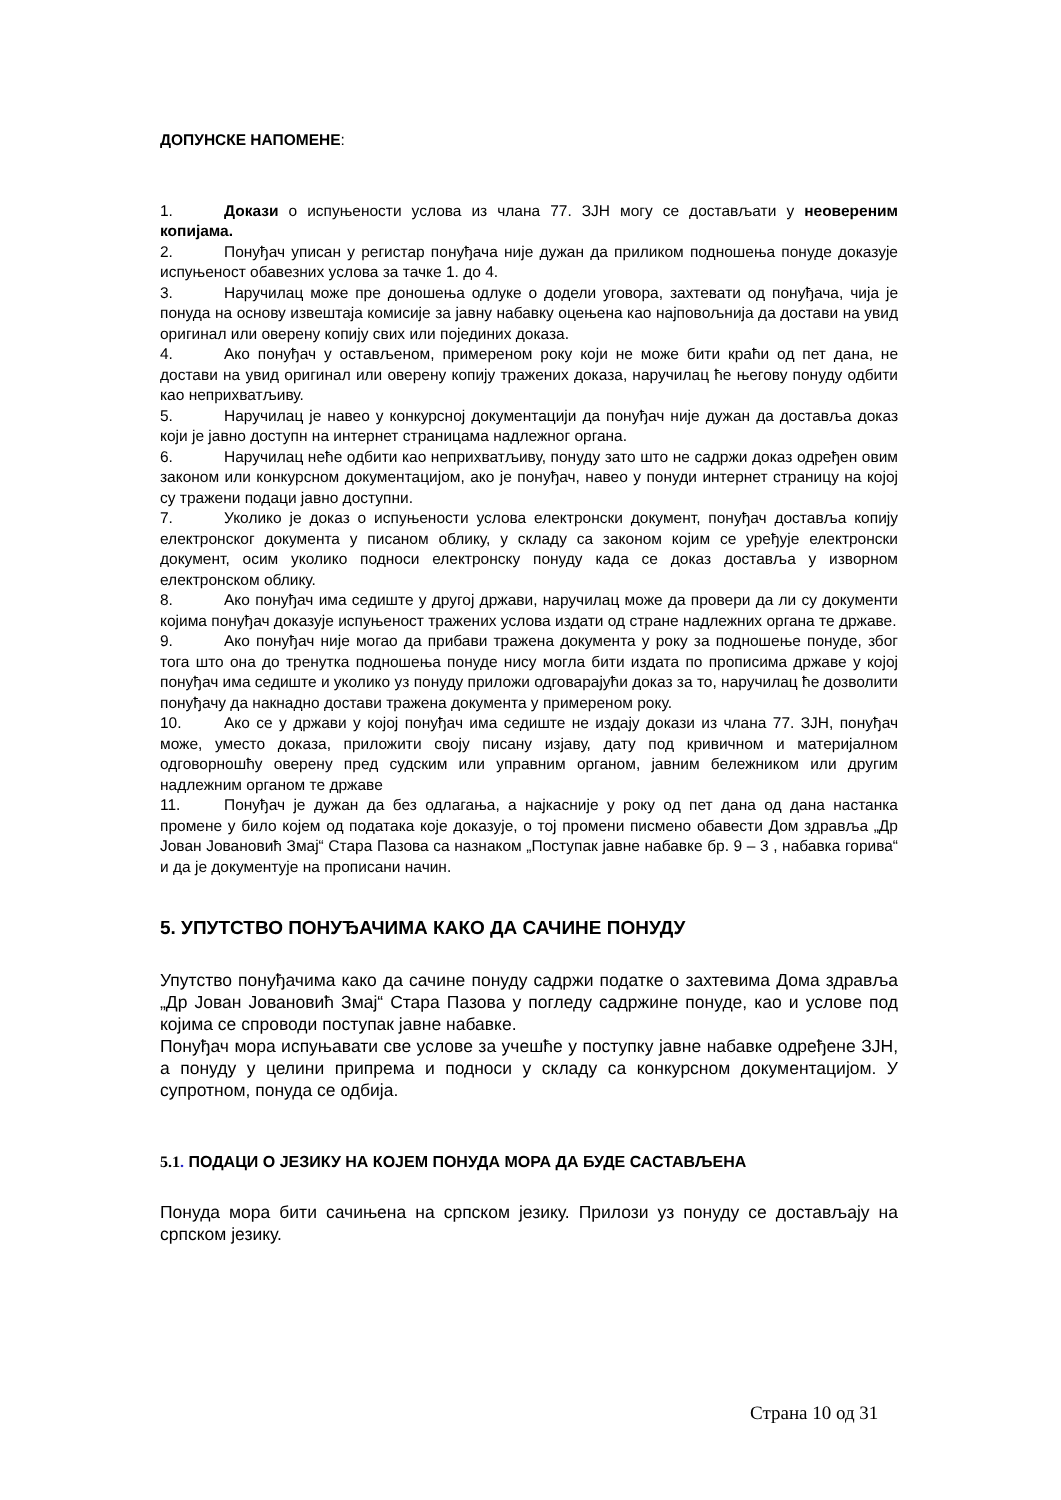ДОПУНСКЕ НАПОМЕНЕ:
1. Докази о испуњености услова из члана 77. ЗЈН могу се достављати у неовереним копијама.
2. Понуђач уписан у регистар понуђача није дужан да приликом подношења понуде доказује испуњеност обавезних услова за тачке 1. до 4.
3. Наручилац може пре доношења одлуке о додели уговора, захтевати од понуђача, чија је понуда на основу извештаја комисије за јавну набавку оцењена као најповољнија да достави на увид оригинал или оверену копију свих или појединих доказа.
4. Ако понуђач у остављеном, примереном року који не може бити краћи од пет дана, не достави на увид оригинал или оверену копију тражених доказа, наручилац ће његову понуду одбити као неприхватљиву.
5. Наручилац је навео у конкурсној документацији да понуђач није дужан да доставља доказ који је јавно доступн на интернет страницама надлежног органа.
6. Наручилац неће одбити као неприхватљиву, понуду зато што не садржи доказ одређен овим законом или конкурсном документацијом, ако је понуђач, навео у понуди интернет страницу на којој су тражени подаци јавно доступни.
7. Уколико је доказ о испуњености услова електронски документ, понуђач доставља копију електронског документа у писаном облику, у складу са законом којим се уређује електронски документ, осим уколико подноси електронску понуду када се доказ доставља у изворном електронском облику.
8. Ако понуђач има седиште у другој држави, наручилац може да провери да ли су документи којима понуђач доказује испуњеност тражених услова издати од стране надлежних органа те државе.
9. Ако понуђач није могао да прибави тражена документа у року за подношење понуде, због тога што она до тренутка подношења понуде нису могла бити издата по прописима државе у којој понуђач има седиште и уколико уз понуду приложи одговарајући доказ за то, наручилац ће дозволити понуђачу да накнадно достави тражена документа у примереном року.
10. Ако се у држави у којој понуђач има седиште не издају докази из члана 77. ЗЈН, понуђач може, уместо доказа, приложити своју писану изјаву, дату под кривичном и материјалном одговорношћу оверену пред судским или управним органом, јавним бележником или другим надлежним органом те државе
11. Понуђач је дужан да без одлагања, а најкасније у року од пет дана од дана настанка промене у било којем од података које доказује, о тој промени писмено обавести Дом здравља „Др Јован Јовановић Змај“ Стара Пазова са назнаком „Поступак јавне набавке бр. 9 – 3 , набавка горива“ и да је документује на прописани начин.
5. УПУТСТВО ПОНУЂАЧИМА КАКО ДА САЧИНЕ ПОНУДУ
Упутство понуђачима како да сачине понуду садржи податке о захтевима Дома здравља „Др Јован Јовановић Змај“ Стара Пазова у погледу садржине понуде, као и услове под којима се спроводи поступак јавне набавке.
Понуђач мора испуњавати све услове за учешће у поступку јавне набавке одређене ЗЈН, а понуду у целини припрема и подноси у складу са конкурсном документацијом. У супротном, понуда се одбија.
5.1. ПОДАЦИ О ЈЕЗИКУ НА КОЈЕМ ПОНУДА МОРА ДА БУДЕ САСТАВЉЕНА
Понуда мора бити сачињена на српском језику. Прилози уз понуду се достављају на српском језику.
Страна 10 од 31